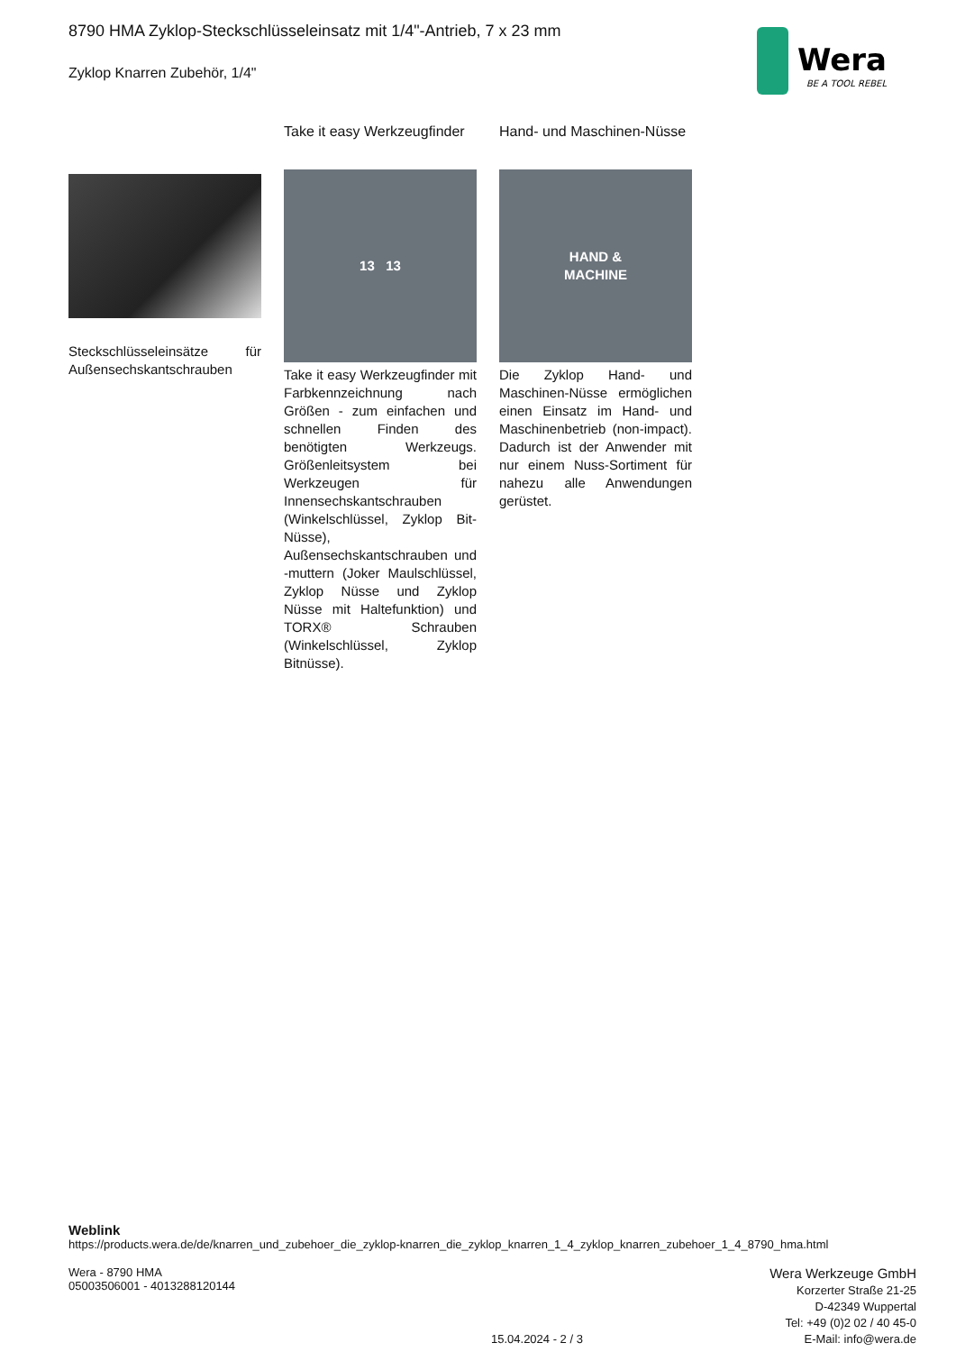8790 HMA Zyklop-Steckschlüsseleinsatz mit 1/4"-Antrieb, 7 x 23 mm
Zyklop Knarren Zubehör, 1/4"
Wera
BE A TOOL REBEL
Steckschlüsseleinsätze für Außensechskantschrauben
Take it easy Werkzeugfinder
13 13
Take it easy Werkzeugfinder mit Farbkennzeichnung nach Größen - zum einfachen und schnellen Finden des benötigten Werkzeugs. Größenleitsystem bei Werkzeugen für Innensechskantschrauben (Winkelschlüssel, Zyklop Bit-Nüsse), Außensechskantschrauben und -muttern (Joker Maulschlüssel, Zyklop Nüsse und Zyklop Nüsse mit Haltefunktion) und TORX® Schrauben (Winkelschlüssel, Zyklop Bitnüsse).
Hand- und Maschinen-Nüsse
HAND &
MACHINE
Die Zyklop Hand- und Maschinen-Nüsse ermöglichen einen Einsatz im Hand- und Maschinenbetrieb (non-impact). Dadurch ist der Anwender mit nur einem Nuss-Sortiment für nahezu alle Anwendungen gerüstet.
Weblink
https://products.wera.de/de/knarren_und_zubehoer_die_zyklop-knarren_die_zyklop_knarren_1_4_zyklop_knarren_zubehoer_1_4_8790_hma.html
Wera - 8790 HMA
05003506001 - 4013288120144
15.04.2024 - 2 / 3
Wera Werkzeuge GmbH
Korzerter Straße 21-25
D-42349 Wuppertal
Tel: +49 (0)2 02 / 40 45-0
E-Mail: info@wera.de